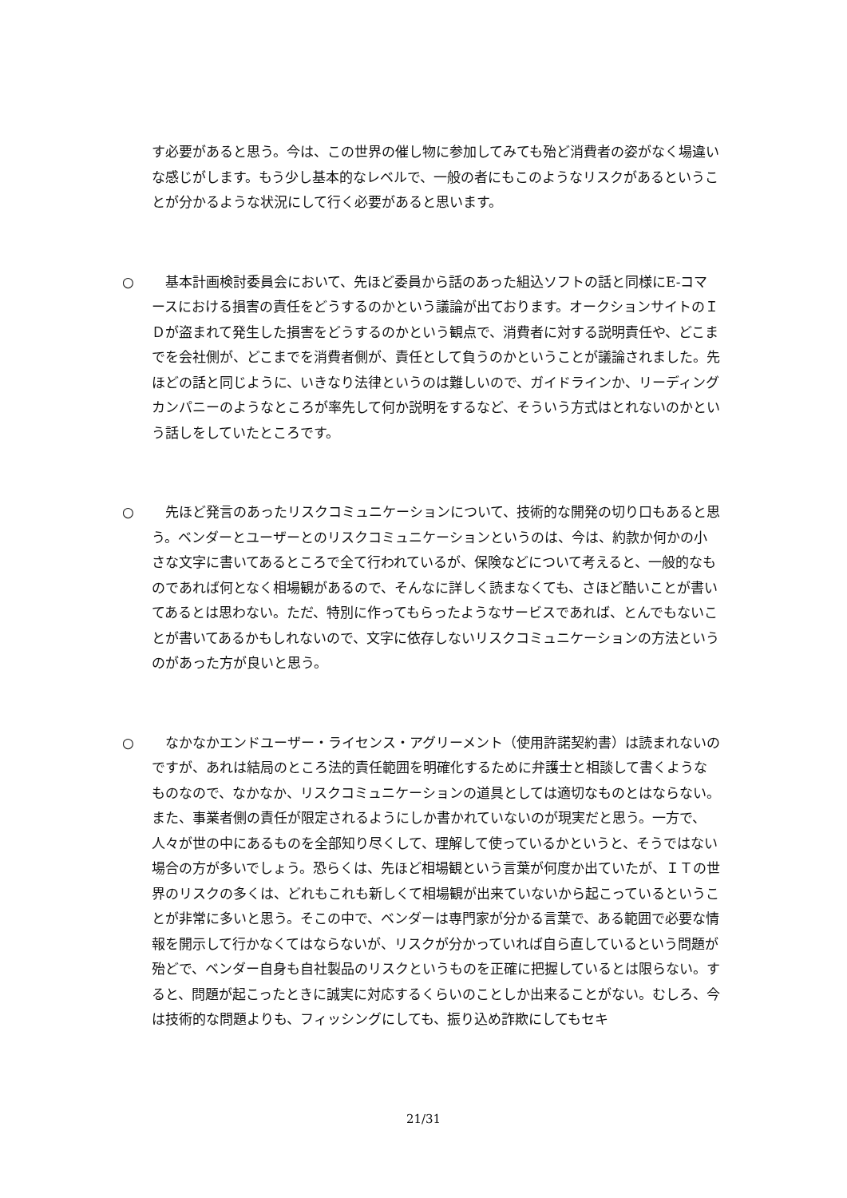す必要があると思う。今は、この世界の催し物に参加してみても殆ど消費者の姿がなく場違いな感じがします。もう少し基本的なレベルで、一般の者にもこのようなリスクがあるということが分かるような状況にして行く必要があると思います。
○ 　基本計画検討委員会において、先ほど委員から話のあった組込ソフトの話と同様にE-コマースにおける損害の責任をどうするのかという議論が出ております。オークションサイトのＩＤが盗まれて発生した損害をどうするのかという観点で、消費者に対する説明責任や、どこまでを会社側が、どこまでを消費者側が、責任として負うのかということが議論されました。先ほどの話と同じように、いきなり法律というのは難しいので、ガイドラインか、リーディングカンパニーのようなところが率先して何か説明をするなど、そういう方式はとれないのかという話しをしていたところです。
○ 　先ほど発言のあったリスクコミュニケーションについて、技術的な開発の切り口もあると思う。ベンダーとユーザーとのリスクコミュニケーションというのは、今は、約款か何かの小さな文字に書いてあるところで全て行われているが、保険などについて考えると、一般的なものであれば何となく相場観があるので、そんなに詳しく読まなくても、さほど酷いことが書いてあるとは思わない。ただ、特別に作ってもらったようなサービスであれば、とんでもないことが書いてあるかもしれないので、文字に依存しないリスクコミュニケーションの方法というのがあった方が良いと思う。
○ 　なかなかエンドユーザー・ライセンス・アグリーメント（使用許諾契約書）は読まれないのですが、あれは結局のところ法的責任範囲を明確化するために弁護士と相談して書くようなものなので、なかなか、リスクコミュニケーションの道具としては適切なものとはならない。また、事業者側の責任が限定されるようにしか書かれていないのが現実だと思う。一方で、人々が世の中にあるものを全部知り尽くして、理解して使っているかというと、そうではない場合の方が多いでしょう。恐らくは、先ほど相場観という言葉が何度か出ていたが、ＩＴの世界のリスクの多くは、どれもこれも新しくて相場観が出来ていないから起こっているということが非常に多いと思う。そこの中で、ベンダーは専門家が分かる言葉で、ある範囲で必要な情報を開示して行かなくてはならないが、リスクが分かっていれば自ら直しているという問題が殆どで、ベンダー自身も自社製品のリスクというものを正確に把握しているとは限らない。すると、問題が起こったときに誠実に対応するくらいのことしか出来ることがない。むしろ、今は技術的な問題よりも、フィッシングにしても、振り込め詐欺にしてもセキ
21/31